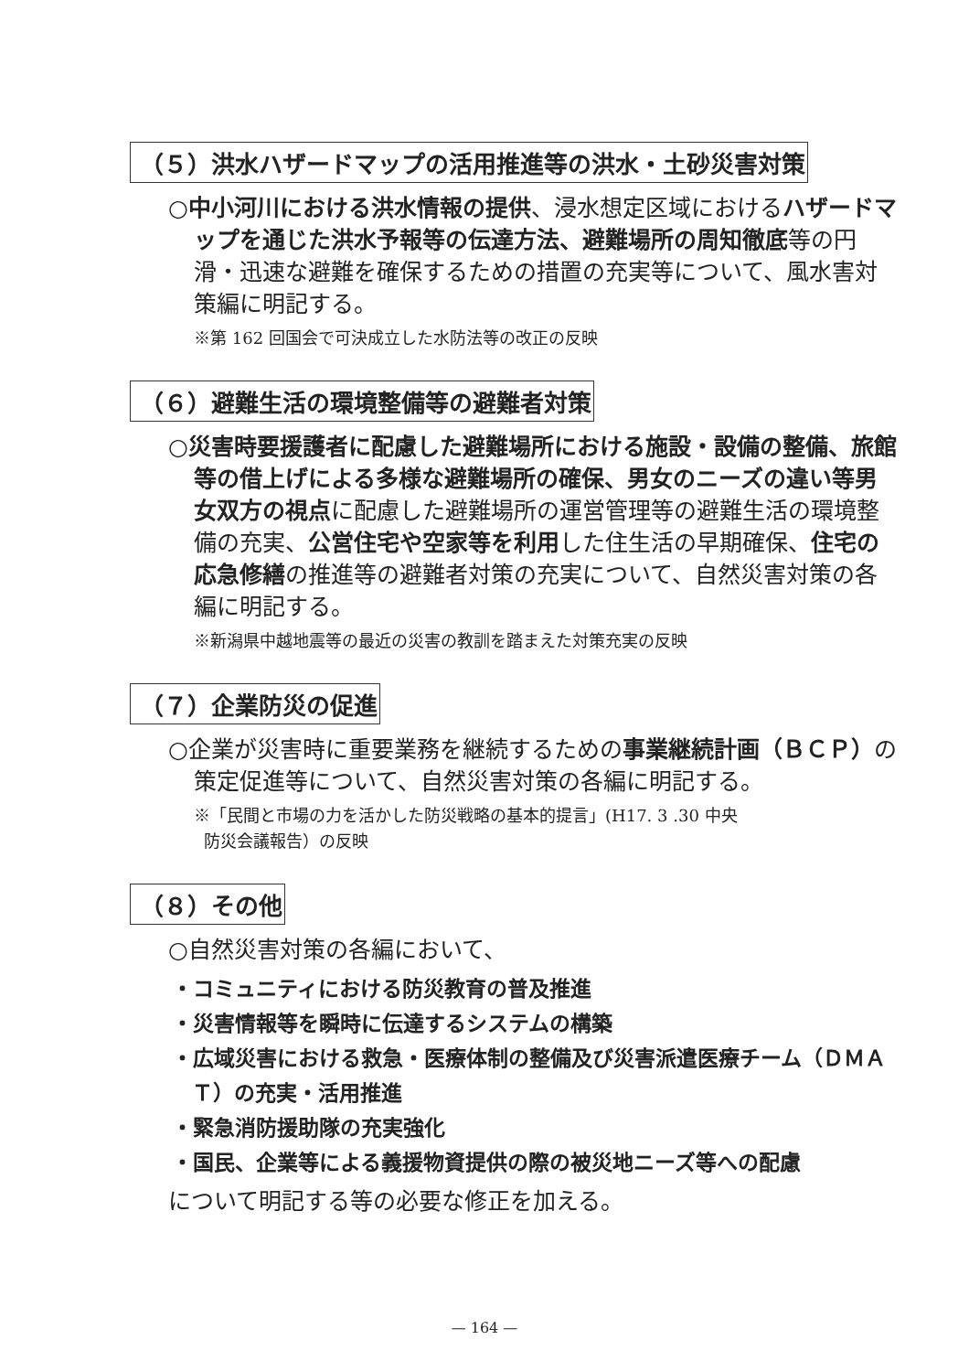（５）洪水ハザードマップの活用推進等の洪水・土砂災害対策
○中小河川における洪水情報の提供、浸水想定区域におけるハザードマップを通じた洪水予報等の伝達方法、避難場所の周知徹底等の円滑・迅速な避難を確保するための措置の充実等について、風水害対策編に明記する。
※第 162 回国会で可決成立した水防法等の改正の反映
（６）避難生活の環境整備等の避難者対策
○災害時要援護者に配慮した避難場所における施設・設備の整備、旅館等の借上げによる多様な避難場所の確保、男女のニーズの違い等男女双方の視点に配慮した避難場所の運営管理等の避難生活の環境整備の充実、公営住宅や空家等を利用した住生活の早期確保、住宅の応急修繕の推進等の避難者対策の充実について、自然災害対策の各編に明記する。
※新潟県中越地震等の最近の災害の教訓を踏まえた対策充実の反映
（７）企業防災の促進
○企業が災害時に重要業務を継続するための事業継続計画（ＢＣＰ）の策定促進等について、自然災害対策の各編に明記する。
※「民間と市場の力を活かした防災戦略の基本的提言」(H17. 3 .30 中央
防災会議報告）の反映
（８）その他
○自然災害対策の各編において、
・コミュニティにおける防災教育の普及推進
・災害情報等を瞬時に伝達するシステムの構築
・広域災害における救急・医療体制の整備及び災害派遣医療チーム（ＤＭＡＴ）の充実・活用推進
・緊急消防援助隊の充実強化
・国民、企業等による義援物資提供の際の被災地ニーズ等への配慮
について明記する等の必要な修正を加える。
— 164 —